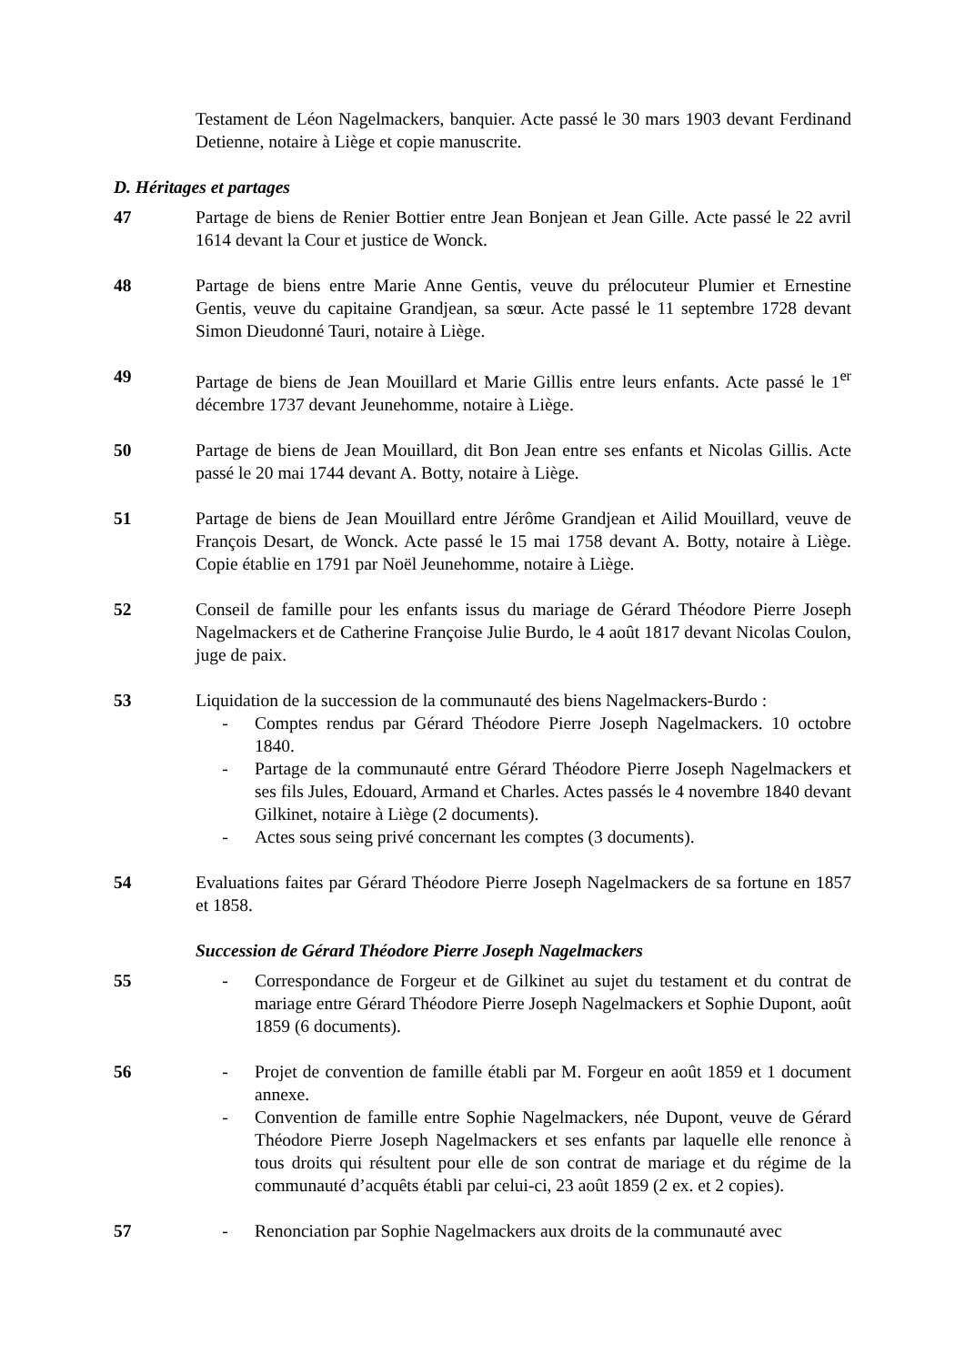Testament de Léon Nagelmackers, banquier. Acte passé le 30 mars 1903 devant Ferdinand Detienne, notaire à Liège et copie manuscrite.
D. Héritages et partages
47 Partage de biens de Renier Bottier entre Jean Bonjean et Jean Gille. Acte passé le 22 avril 1614 devant la Cour et justice de Wonck.
48 Partage de biens entre Marie Anne Gentis, veuve du prélocuteur Plumier et Ernestine Gentis, veuve du capitaine Grandjean, sa sœur. Acte passé le 11 septembre 1728 devant Simon Dieudonné Tauri, notaire à Liège.
49 Partage de biens de Jean Mouillard et Marie Gillis entre leurs enfants. Acte passé le 1<sup>er</sup> décembre 1737 devant Jeunehomme, notaire à Liège.
50 Partage de biens de Jean Mouillard, dit Bon Jean entre ses enfants et Nicolas Gillis. Acte passé le 20 mai 1744 devant A. Botty, notaire à Liège.
51 Partage de biens de Jean Mouillard entre Jérôme Grandjean et Ailid Mouillard, veuve de François Desart, de Wonck. Acte passé le 15 mai 1758 devant A. Botty, notaire à Liège. Copie établie en 1791 par Noël Jeunehomme, notaire à Liège.
52 Conseil de famille pour les enfants issus du mariage de Gérard Théodore Pierre Joseph Nagelmackers et de Catherine Françoise Julie Burdo, le 4 août 1817 devant Nicolas Coulon, juge de paix.
53 Liquidation de la succession de la communauté des biens Nagelmackers-Burdo :
- Comptes rendus par Gérard Théodore Pierre Joseph Nagelmackers. 10 octobre 1840.
- Partage de la communauté entre Gérard Théodore Pierre Joseph Nagelmackers et ses fils Jules, Edouard, Armand et Charles. Actes passés le 4 novembre 1840 devant Gilkinet, notaire à Liège (2 documents).
- Actes sous seing privé concernant les comptes (3 documents).
54 Evaluations faites par Gérard Théodore Pierre Joseph Nagelmackers de sa fortune en 1857 et 1858.
Succession de Gérard Théodore Pierre Joseph Nagelmackers
55 - Correspondance de Forgeur et de Gilkinet au sujet du testament et du contrat de mariage entre Gérard Théodore Pierre Joseph Nagelmackers et Sophie Dupont, août 1859 (6 documents).
56 - Projet de convention de famille établi par M. Forgeur en août 1859 et 1 document annexe.
- Convention de famille entre Sophie Nagelmackers, née Dupont, veuve de Gérard Théodore Pierre Joseph Nagelmackers et ses enfants par laquelle elle renonce à tous droits qui résultent pour elle de son contrat de mariage et du régime de la communauté d’acquêts établi par celui-ci, 23 août 1859 (2 ex. et 2 copies).
57 - Renonciation par Sophie Nagelmackers aux droits de la communauté avec